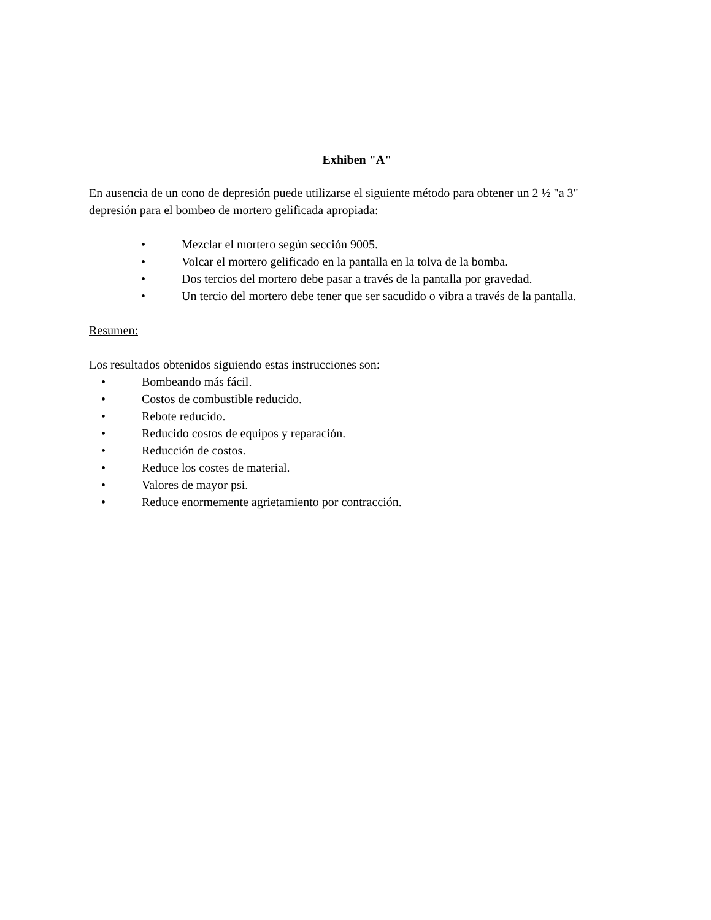Exhiben "A"
En ausencia de un cono de depresión puede utilizarse el siguiente método para obtener un 2 ½ "a 3" depresión para el bombeo de mortero gelificada apropiada:
• Mezclar el mortero según sección 9005.
• Volcar el mortero gelificado en la pantalla en la tolva de la bomba.
• Dos tercios del mortero debe pasar a través de la pantalla por gravedad.
• Un tercio del mortero debe tener que ser sacudido o vibra a través de la pantalla.
Resumen:
Los resultados obtenidos siguiendo estas instrucciones son:
• Bombeando más fácil.
• Costos de combustible reducido.
• Rebote reducido.
• Reducido costos de equipos y reparación.
• Reducción de costos.
• Reduce los costes de material.
• Valores de mayor psi.
• Reduce enormemente agrietamiento por contracción.